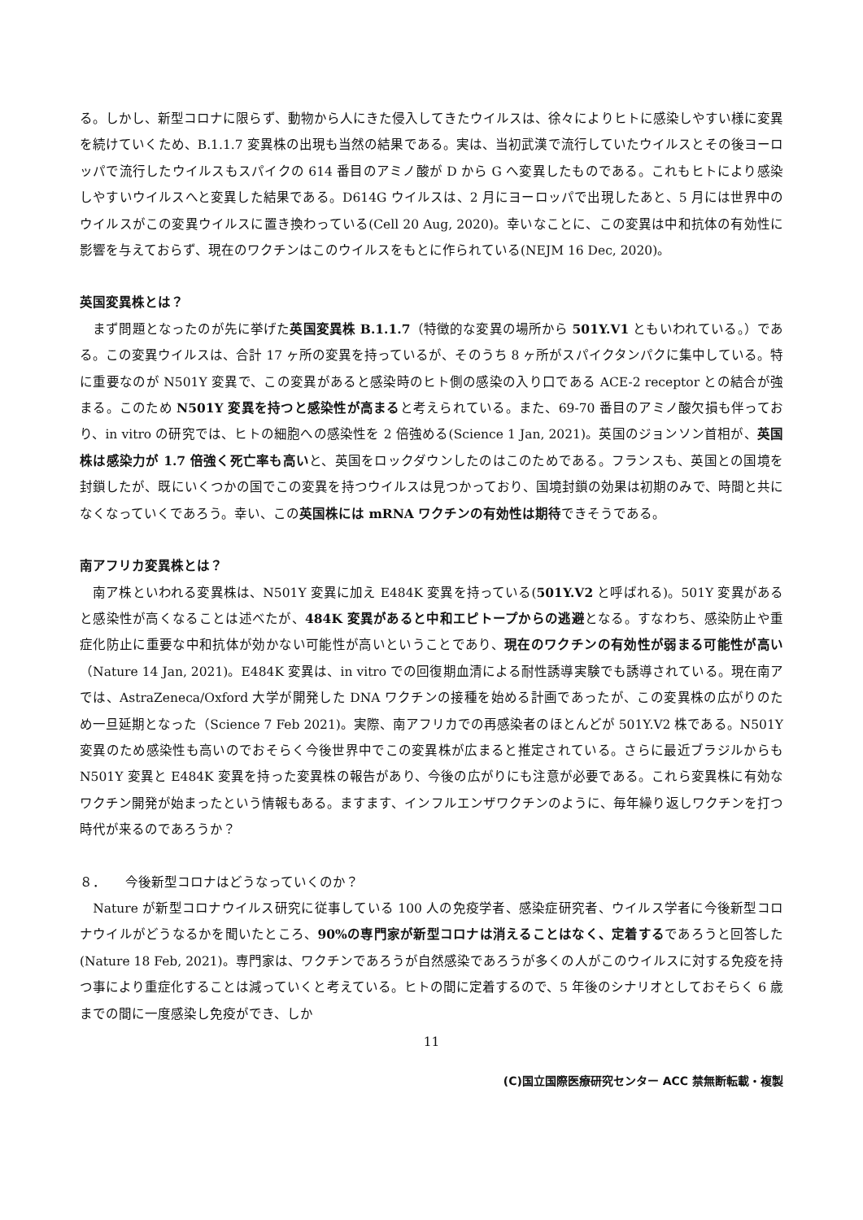る。しかし、新型コロナに限らず、動物から人にきた侵入してきたウイルスは、徐々によりヒトに感染しやすい様に変異を続けていくため、B.1.1.7 変異株の出現も当然の結果である。実は、当初武漢で流行していたウイルスとその後ヨーロッパで流行したウイルスもスパイクの 614 番目のアミノ酸が D から G へ変異したものである。これもヒトにより感染しやすいウイルスへと変異した結果である。D614G ウイルスは、2 月にヨーロッパで出現したあと、5 月には世界中のウイルスがこの変異ウイルスに置き換わっている(Cell 20 Aug, 2020)。幸いなことに、この変異は中和抗体の有効性に影響を与えておらず、現在のワクチンはこのウイルスをもとに作られている(NEJM 16 Dec, 2020)。
英国変異株とは？
　まず問題となったのが先に挙げた英国変異株 B.1.1.7（特徴的な変異の場所から 501Y.V1 ともいわれている。）である。この変異ウイルスは、合計 17 ヶ所の変異を持っているが、そのうち 8 ヶ所がスパイクタンパクに集中している。特に重要なのが N501Y 変異で、この変異があると感染時のヒト側の感染の入り口である ACE-2 receptor との結合が強まる。このため N501Y 変異を持つと感染性が高まると考えられている。また、69-70 番目のアミノ酸欠損も伴っており、in vitro の研究では、ヒトの細胞への感染性を 2 倍強める(Science 1 Jan, 2021)。英国のジョンソン首相が、英国株は感染力が 1.7 倍強く死亡率も高いと、英国をロックダウンしたのはこのためである。フランスも、英国との国境を封鎖したが、既にいくつかの国でこの変異を持つウイルスは見つかっており、国境封鎖の効果は初期のみで、時間と共になくなっていくであろう。幸い、この英国株には mRNA ワクチンの有効性は期待できそうである。
南アフリカ変異株とは？
　南ア株といわれる変異株は、N501Y 変異に加え E484K 変異を持っている(501Y.V2 と呼ばれる)。501Y 変異があると感染性が高くなることは述べたが、484K 変異があると中和エピトープからの逃避となる。すなわち、感染防止や重症化防止に重要な中和抗体が効かない可能性が高いということであり、現在のワクチンの有効性が弱まる可能性が高い（Nature 14 Jan, 2021)。E484K 変異は、in vitro での回復期血清による耐性誘導実験でも誘導されている。現在南アでは、AstraZeneca/Oxford 大学が開発した DNA ワクチンの接種を始める計画であったが、この変異株の広がりのため一旦延期となった（Science 7 Feb 2021)。実際、南アフリカでの再感染者のほとんどが 501Y.V2 株である。N501Y 変異のため感染性も高いのでおそらく今後世界中でこの変異株が広まると推定されている。さらに最近ブラジルからも N501Y 変異と E484K 変異を持った変異株の報告があり、今後の広がりにも注意が必要である。これら変異株に有効なワクチン開発が始まったという情報もある。ますます、インフルエンザワクチンのように、毎年繰り返しワクチンを打つ時代が来るのであろうか？
８．　　今後新型コロナはどうなっていくのか？
　Nature が新型コロナウイルス研究に従事している 100 人の免疫学者、感染症研究者、ウイルス学者に今後新型コロナウイルがどうなるかを聞いたところ、90%の専門家が新型コロナは消えることはなく、定着するであろうと回答した(Nature 18 Feb, 2021)。専門家は、ワクチンであろうが自然感染であろうが多くの人がこのウイルスに対する免疫を持つ事により重症化することは減っていくと考えている。ヒトの間に定着するので、5 年後のシナリオとしておそらく 6 歳までの間に一度感染し免疫ができ、しか
11
(C)国立国際医療研究センター ACC 禁無断転載・複製